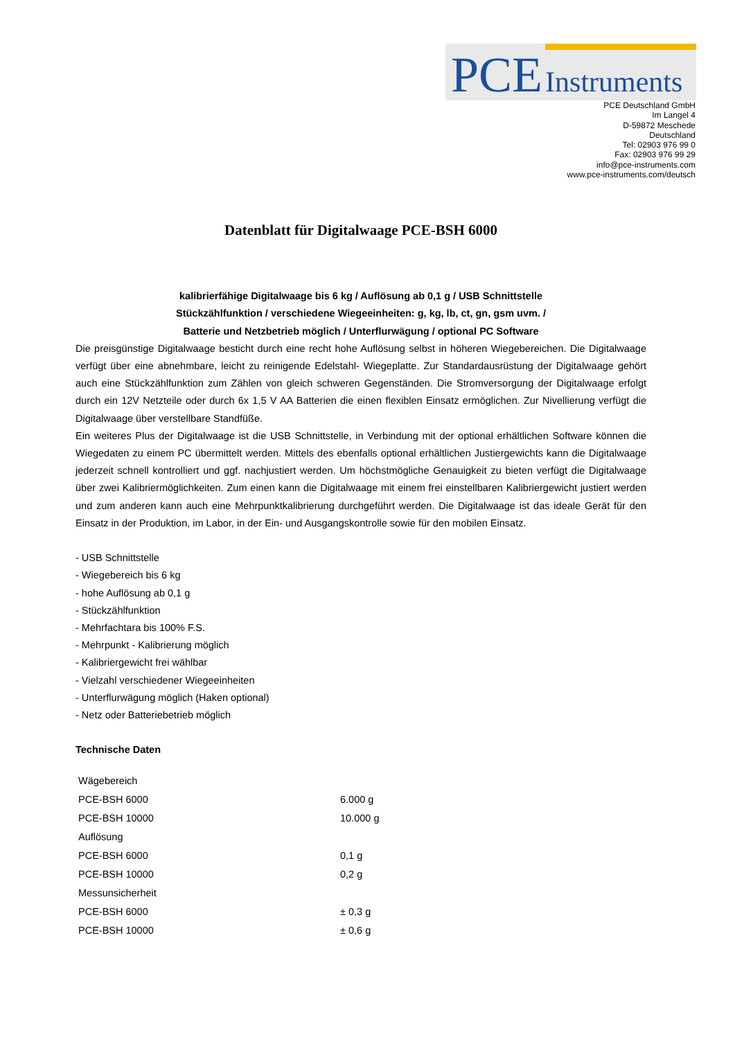PCE Instruments
PCE Deutschland GmbH
Im Langel 4
D-59872 Meschede
Deutschland
Tel: 02903 976 99 0
Fax: 02903 976 99 29
info@pce-instruments.com
www.pce-instruments.com/deutsch
Datenblatt für Digitalwaage PCE-BSH 6000
kalibrierfähige Digitalwaage bis 6 kg / Auflösung ab 0,1 g / USB Schnittstelle
Stückzählfunktion / verschiedene Wiegeeinheiten: g, kg, lb, ct, gn, gsm uvm. /
Batterie und Netzbetrieb möglich / Unterflurwägung / optional PC Software
Die preisgünstige Digitalwaage besticht durch eine recht hohe Auflösung selbst in höheren Wiegebereichen. Die Digitalwaage verfügt über eine abnehmbare, leicht zu reinigende Edelstahl- Wiegeplatte. Zur Standardausrüstung der Digitalwaage gehört auch eine Stückzählfunktion zum Zählen von gleich schweren Gegenständen. Die Stromversorgung der Digitalwaage erfolgt durch ein 12V Netzteile oder durch 6x 1,5 V AA Batterien die einen flexiblen Einsatz ermöglichen. Zur Nivellierung verfügt die Digitalwaage über verstellbare Standfüße.
Ein weiteres Plus der Digitalwaage ist die USB Schnittstelle, in Verbindung mit der optional erhältlichen Software können die Wiegedaten zu einem PC übermittelt werden. Mittels des ebenfalls optional erhältlichen Justiergewichts kann die Digitalwaage jederzeit schnell kontrolliert und ggf. nachjustiert werden. Um höchstmögliche Genauigkeit zu bieten verfügt die Digitalwaage über zwei Kalibriermöglichkeiten. Zum einen kann die Digitalwaage mit einem frei einstellbaren Kalibriergewicht justiert werden und zum anderen kann auch eine Mehrpunktkalibrierung durchgeführt werden. Die Digitalwaage ist das ideale Gerät für den Einsatz in der Produktion, im Labor, in der Ein- und Ausgangskontrolle sowie für den mobilen Einsatz.
- USB Schnittstelle
- Wiegebereich bis 6 kg
- hohe Auflösung ab 0,1 g
- Stückzählfunktion
- Mehrfachtara bis 100% F.S.
- Mehrpunkt - Kalibrierung möglich
- Kalibriergewicht frei wählbar
- Vielzahl verschiedener Wiegeeinheiten
- Unterflurwägung möglich (Haken optional)
- Netz oder Batteriebetrieb möglich
Technische Daten
| Wägebereich | |
| PCE-BSH 6000 | 6.000 g |
| PCE-BSH 10000 | 10.000 g |
| Auflösung | |
| PCE-BSH 6000 | 0,1 g |
| PCE-BSH 10000 | 0,2 g |
| Messunsicherheit | |
| PCE-BSH 6000 | ± 0,3 g |
| PCE-BSH 10000 | ± 0,6 g |